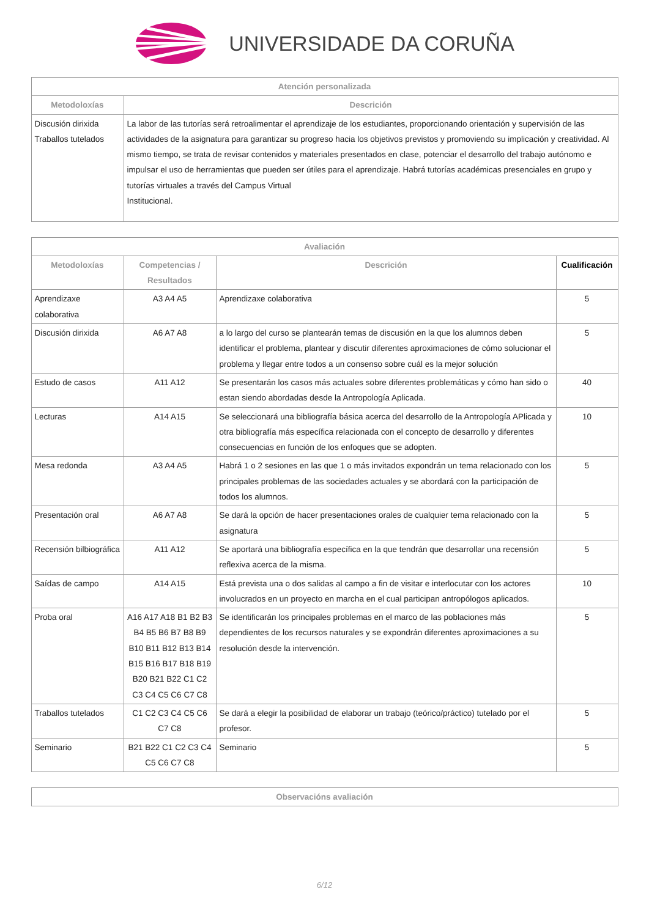UNIVERSIDADE DA CORUÑA
| Atención personalizada | |
| --- | --- |
| Metodoloxías | Descrición |
| Discusión dirixida Traballos tutelados | La labor de las tutorías será retroalimentar el aprendizaje de los estudiantes, proporcionando orientación y supervisión de las actividades de la asignatura para garantizar su progreso hacia los objetivos previstos y promoviendo su implicación y creatividad. Al mismo tiempo, se trata de revisar contenidos y materiales presentados en clase, potenciar el desarrollo del trabajo autónomo e impulsar el uso de herramientas que pueden ser útiles para el aprendizaje. Habrá tutorías académicas presenciales en grupo y tutorías virtuales a través del Campus Virtual Institucional. |
| Avaliación | | | |
| --- | --- | --- | --- |
| Metodoloxías | Competencias / Resultados | Descrición | Cualificación |
| Aprendizaxe colaborativa | A3 A4 A5 | Aprendizaxe colaborativa | 5 |
| Discusión dirixida | A6 A7 A8 | a lo largo del curso se plantearán temas de discusión en la que los alumnos deben identificar el problema, plantear y discutir diferentes aproximaciones de cómo solucionar el problema y llegar entre todos a un consenso sobre cuál es la mejor solución | 5 |
| Estudo de casos | A11 A12 | Se presentarán los casos más actuales sobre diferentes problemáticas y cómo han sido o estan siendo abordadas desde la Antropología Aplicada. | 40 |
| Lecturas | A14 A15 | Se seleccionará una bibliografía básica acerca del desarrollo de la Antropología APlicada y otra bibliografía más específica relacionada con el concepto de desarrollo y diferentes consecuencias en función de los enfoques que se adopten. | 10 |
| Mesa redonda | A3 A4 A5 | Habrá 1 o 2 sesiones en las que 1 o más invitados expondrán un tema relacionado con los principales problemas de las sociedades actuales y se abordará con la participación de todos los alumnos. | 5 |
| Presentación oral | A6 A7 A8 | Se dará la opción de hacer presentaciones orales de cualquier tema relacionado con la asignatura | 5 |
| Recensión bilbiográfica | A11 A12 | Se aportará una bibliografía específica en la que tendrán que desarrollar una recensión reflexiva acerca de la misma. | 5 |
| Saídas de campo | A14 A15 | Está prevista una o dos salidas al campo a fin de visitar e interlocutar con los actores involucrados en un proyecto en marcha en el cual participan antropólogos aplicados. | 10 |
| Proba oral | A16 A17 A18 B1 B2 B3 B4 B5 B6 B7 B8 B9 B10 B11 B12 B13 B14 B15 B16 B17 B18 B19 B20 B21 B22 C1 C2 C3 C4 C5 C6 C7 C8 | Se identificarán los principales problemas en el marco de las poblaciones más dependientes de los recursos naturales y se expondrán diferentes aproximaciones a su resolución desde la intervención. | 5 |
| Traballos tutelados | C1 C2 C3 C4 C5 C6 C7 C8 | Se dará a elegir la posibilidad de elaborar un trabajo (teórico/práctico) tutelado por el profesor. | 5 |
| Seminario | B21 B22 C1 C2 C3 C4 C5 C6 C7 C8 | Seminario | 5 |
| Observacións avaliación |
| --- |
6/12